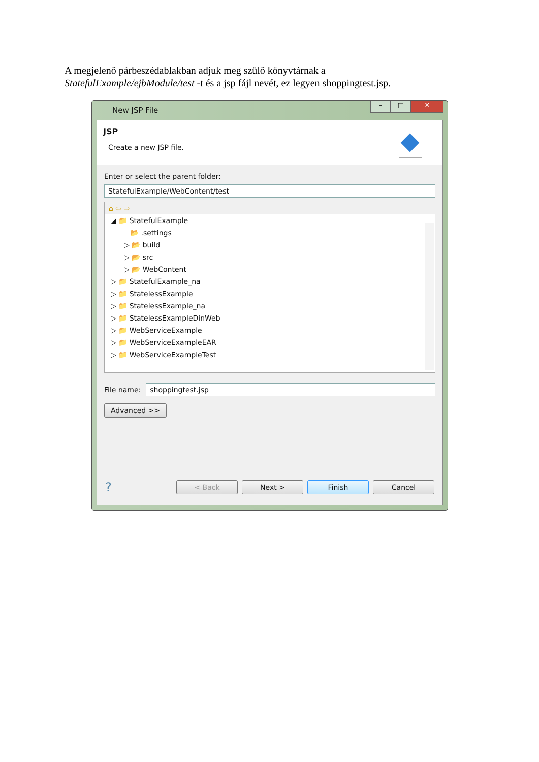A megjelenő párbeszédablakban adjuk meg szülő könyvtárnak a
StatefulExample/ejbModule/test -t és a jsp fájl nevét, ez legyen shoppingtest.jsp.
New JSP File
– □ ✕
JSP
Create a new JSP file.
Enter or select the parent folder:
StatefulExample/WebContent/test
⌂ ⇦ ⇨
◢ 📁 StatefulExample
📂 .settings
▷ 📂 build
▷ 📂 src
▷ 📂 WebContent
▷ 📁 StatefulExample_na
▷ 📁 StatelessExample
▷ 📁 StatelessExample_na
▷ 📁 StatelessExampleDinWeb
▷ 📁 WebServiceExample
▷ 📁 WebServiceExampleEAR
▷ 📁 WebServiceExampleTest
File name:
shoppingtest.jsp
Advanced >>
? < Back Next > Finish Cancel